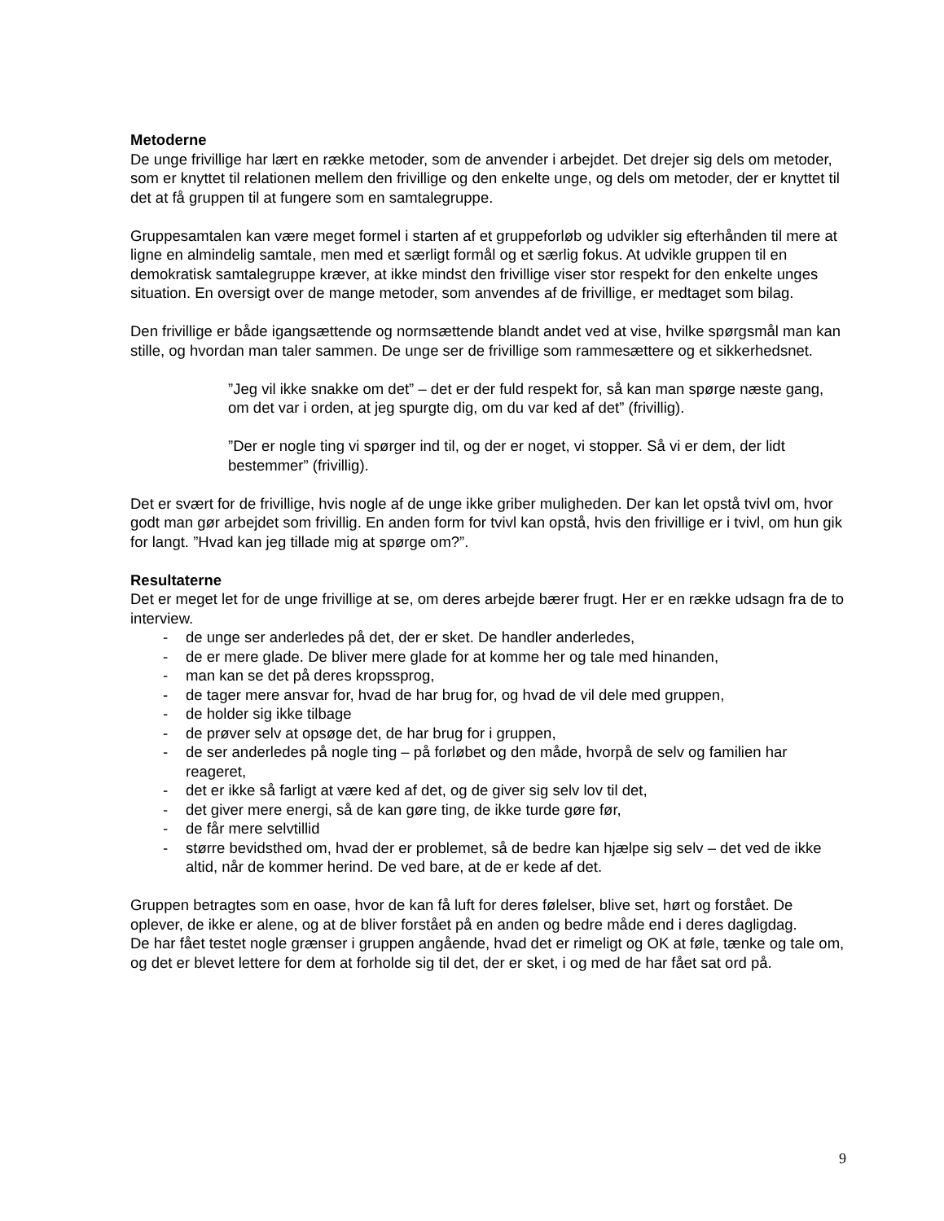Metoderne
De unge frivillige har lært en række metoder, som de anvender i arbejdet. Det drejer sig dels om metoder, som er knyttet til relationen mellem den frivillige og den enkelte unge, og dels om metoder, der er knyttet til det at få gruppen til at fungere som en samtalegruppe.
Gruppesamtalen kan være meget formel i starten af et gruppeforløb og udvikler sig efterhånden til mere at ligne en almindelig samtale, men med et særligt formål og et særlig fokus. At udvikle gruppen til en demokratisk samtalegruppe kræver, at ikke mindst den frivillige viser stor respekt for den enkelte unges situation. En oversigt over de mange metoder, som anvendes af de frivillige, er medtaget som bilag.
Den frivillige er både igangsættende og normsættende blandt andet ved at vise, hvilke spørgsmål man kan stille, og hvordan man taler sammen. De unge ser de frivillige som rammesættere og et sikkerhedsnet.
”Jeg vil ikke snakke om det” – det er der fuld respekt for, så kan man spørge næste gang, om det var i orden, at jeg spurgte dig, om du var ked af det” (frivillig).
”Der er nogle ting vi spørger ind til, og der er noget, vi stopper. Så vi er dem, der lidt bestemmer” (frivillig).
Det er svært for de frivillige, hvis nogle af de unge ikke griber muligheden. Der kan let opstå tvivl om, hvor godt man gør arbejdet som frivillig. En anden form for tvivl kan opstå, hvis den frivillige er i tvivl, om hun gik for langt. ”Hvad kan jeg tillade mig at spørge om?”.
Resultaterne
Det er meget let for de unge frivillige at se, om deres arbejde bærer frugt. Her er en række udsagn fra de to interview.
- de unge ser anderledes på det, der er sket. De handler anderledes,
- de er mere glade. De bliver mere glade for at komme her og tale med hinanden,
- man kan se det på deres kropssprog,
- de tager mere ansvar for, hvad de har brug for, og hvad de vil dele med gruppen,
- de holder sig ikke tilbage
- de prøver selv at opsøge det, de har brug for i gruppen,
- de ser anderledes på nogle ting – på forløbet og den måde, hvorpå de selv og familien har reageret,
- det er ikke så farligt at være ked af det, og de giver sig selv lov til det,
- det giver mere energi, så de kan gøre ting, de ikke turde gøre før,
- de får mere selvtillid
- større bevidsthed om, hvad der er problemet, så de bedre kan hjælpe sig selv – det ved de ikke altid, når de kommer herind. De ved bare, at de er kede af det.
Gruppen betragtes som en oase, hvor de kan få luft for deres følelser, blive set, hørt og forstået. De oplever, de ikke er alene, og at de bliver forstået på en anden og bedre måde end i deres dagligdag.
De har fået testet nogle grænser i gruppen angående, hvad det er rimeligt og OK at føle, tænke og tale om, og det er blevet lettere for dem at forholde sig til det, der er sket, i og med de har fået sat ord på.
9